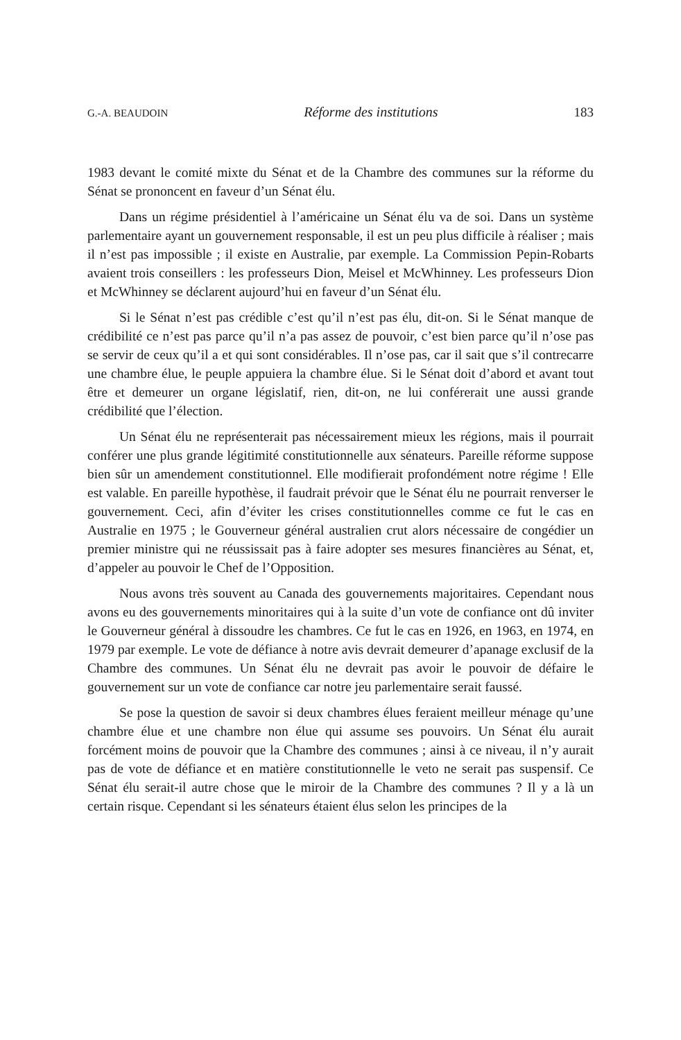G.-A. BEAUDOIN Réforme des institutions 183
1983 devant le comité mixte du Sénat et de la Chambre des communes sur la réforme du Sénat se prononcent en faveur d’un Sénat élu.
Dans un régime présidentiel à l’américaine un Sénat élu va de soi. Dans un système parlementaire ayant un gouvernement responsable, il est un peu plus difficile à réaliser ; mais il n’est pas impossible ; il existe en Australie, par exemple. La Commission Pepin-Robarts avaient trois conseillers : les professeurs Dion, Meisel et McWhinney. Les professeurs Dion et McWhinney se déclarent aujourd’hui en faveur d’un Sénat élu.
Si le Sénat n’est pas crédible c’est qu’il n’est pas élu, dit-on. Si le Sénat manque de crédibilité ce n’est pas parce qu’il n’a pas assez de pouvoir, c’est bien parce qu’il n’ose pas se servir de ceux qu’il a et qui sont considérables. Il n’ose pas, car il sait que s’il contrecarre une chambre élue, le peuple appuiera la chambre élue. Si le Sénat doit d’abord et avant tout être et demeurer un organe législatif, rien, dit-on, ne lui conférerait une aussi grande crédibilité que l’élection.
Un Sénat élu ne représenterait pas nécessairement mieux les régions, mais il pourrait conférer une plus grande légitimité constitutionnelle aux sénateurs. Pareille réforme suppose bien sûr un amendement constitutionnel. Elle modifierait profondément notre régime ! Elle est valable. En pareille hypothèse, il faudrait prévoir que le Sénat élu ne pourrait renverser le gouvernement. Ceci, afin d’éviter les crises constitutionnelles comme ce fut le cas en Australie en 1975 ; le Gouverneur général australien crut alors nécessaire de congédier un premier ministre qui ne réussissait pas à faire adopter ses mesures financières au Sénat, et, d’appeler au pouvoir le Chef de l’Opposition.
Nous avons très souvent au Canada des gouvernements majoritaires. Cependant nous avons eu des gouvernements minoritaires qui à la suite d’un vote de confiance ont dû inviter le Gouverneur général à dissoudre les chambres. Ce fut le cas en 1926, en 1963, en 1974, en 1979 par exemple. Le vote de défiance à notre avis devrait demeurer d’apanage exclusif de la Chambre des communes. Un Sénat élu ne devrait pas avoir le pouvoir de défaire le gouvernement sur un vote de confiance car notre jeu parlementaire serait faussé.
Se pose la question de savoir si deux chambres élues feraient meilleur ménage qu’une chambre élue et une chambre non élue qui assume ses pouvoirs. Un Sénat élu aurait forcément moins de pouvoir que la Chambre des communes ; ainsi à ce niveau, il n’y aurait pas de vote de défiance et en matière constitutionnelle le veto ne serait pas suspensif. Ce Sénat élu serait-il autre chose que le miroir de la Chambre des communes ? Il y a là un certain risque. Cependant si les sénateurs étaient élus selon les principes de la